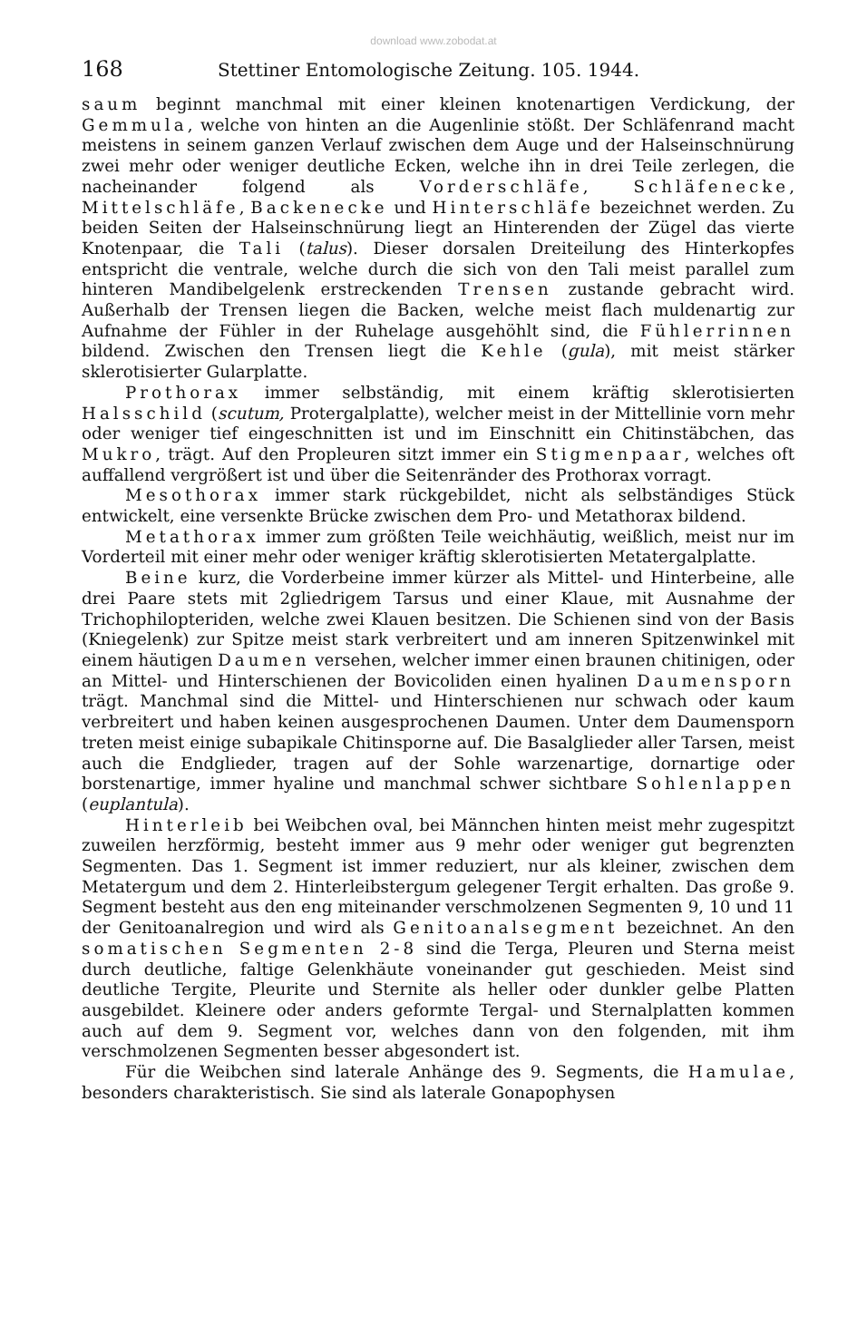download www.zobodat.at
168 Stettiner Entomologische Zeitung. 105. 1944.
saum beginnt manchmal mit einer kleinen knotenartigen Verdickung, der Gemmula, welche von hinten an die Augenlinie stößt. Der Schläfenrand macht meistens in seinem ganzen Verlauf zwischen dem Auge und der Halseinschnürung zwei mehr oder weniger deutliche Ecken, welche ihn in drei Teile zerlegen, die nacheinander folgend als Vorderschläfe, Schläfenecke, Mittelschläfe, Backenecke und Hinterschläfe bezeichnet werden. Zu beiden Seiten der Halseinschnürung liegt an Hinterenden der Zügel das vierte Knotenpaar, die Tali (talus). Dieser dorsalen Dreiteilung des Hinterkopfes entspricht die ventrale, welche durch die sich von den Tali meist parallel zum hinteren Mandibelgelenk erstreckenden Trensen zustande gebracht wird. Außerhalb der Trensen liegen die Backen, welche meist flach muldenartig zur Aufnahme der Fühler in der Ruhelage ausgehöhlt sind, die Fühlerrinnen bildend. Zwischen den Trensen liegt die Kehle (gula), mit meist stärker sklerotisierter Gularplatte.
Prothorax immer selbständig, mit einem kräftig sklerotisierten Halsschild (scutum, Protergalplatte), welcher meist in der Mittellinie vorn mehr oder weniger tief eingeschnitten ist und im Einschnitt ein Chitinstäbchen, das Mukro, trägt. Auf den Propleuren sitzt immer ein Stigmenpaar, welches oft auffallend vergrößert ist und über die Seitenränder des Prothorax vorragt.
Mesothorax immer stark rückgebildet, nicht als selbständiges Stück entwickelt, eine versenkte Brücke zwischen dem Pro- und Metathorax bildend.
Metathorax immer zum größten Teile weichhäutig, weißlich, meist nur im Vorderteil mit einer mehr oder weniger kräftig sklerotisierten Metatergalplatte.
Beine kurz, die Vorderbeine immer kürzer als Mittel- und Hinterbeine, alle drei Paare stets mit 2gliedrigem Tarsus und einer Klaue, mit Ausnahme der Trichophilopteriden, welche zwei Klauen besitzen. Die Schienen sind von der Basis (Kniegelenk) zur Spitze meist stark verbreitert und am inneren Spitzenwinkel mit einem häutigen Daumen versehen, welcher immer einen braunen chitinigen, oder an Mittel- und Hinterschienen der Bovicoliden einen hyalinen Daumensporn trägt. Manchmal sind die Mittel- und Hinterschienen nur schwach oder kaum verbreitert und haben keinen ausgesprochenen Daumen. Unter dem Daumensporn treten meist einige subapikale Chitinsporne auf. Die Basalglieder aller Tarsen, meist auch die Endglieder, tragen auf der Sohle warzenartige, dornartige oder borstenartige, immer hyaline und manchmal schwer sichtbare Sohlenlappen (euplantula).
Hinterleib bei Weibchen oval, bei Männchen hinten meist mehr zugespitzt zuweilen herzförmig, besteht immer aus 9 mehr oder weniger gut begrenzten Segmenten. Das 1. Segment ist immer reduziert, nur als kleiner, zwischen dem Metatergum und dem 2. Hinterleibstergum gelegener Tergit erhalten. Das große 9. Segment besteht aus den eng miteinander verschmolzenen Segmenten 9, 10 und 11 der Genitoanalregion und wird als Genitoanalsegment bezeichnet. An den somatischen Segmenten 2-8 sind die Terga, Pleuren und Sterna meist durch deutliche, faltige Gelenkhäute voneinander gut geschieden. Meist sind deutliche Tergite, Pleurite und Sternite als heller oder dunkler gelbe Platten ausgebildet. Kleinere oder anders geformte Tergal- und Sternalplatten kommen auch auf dem 9. Segment vor, welches dann von den folgenden, mit ihm verschmolzenen Segmenten besser abgesondert ist.
Für die Weibchen sind laterale Anhänge des 9. Segments, die Hamulae, besonders charakteristisch. Sie sind als laterale Gonapophysen